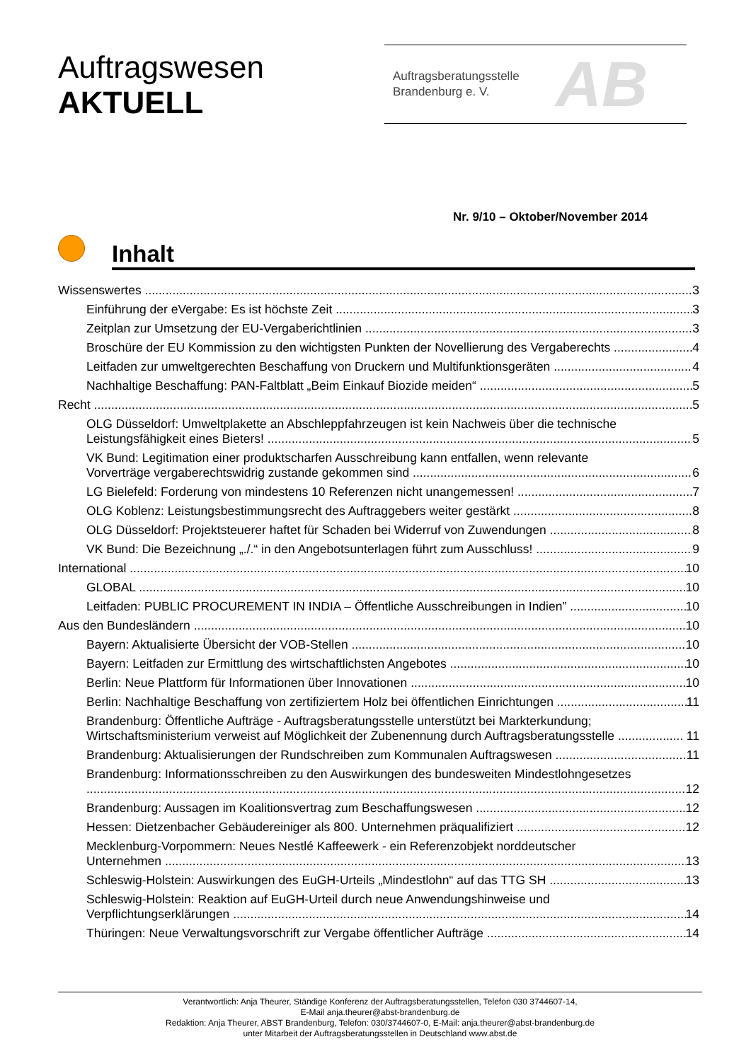Auftragswesen
AKTUELL
Auftragsberatungsstelle
Brandenburg e. V.
AB
Nr. 9/10 – Oktober/November 2014
Inhalt
Wissenswertes 3
Einführung der eVergabe: Es ist höchste Zeit 3
Zeitplan zur Umsetzung der EU-Vergaberichtlinien 3
Broschüre der EU Kommission zu den wichtigsten Punkten der Novellierung des Vergaberechts 4
Leitfaden zur umweltgerechten Beschaffung von Druckern und Multifunktionsgeräten 4
Nachhaltige Beschaffung: PAN-Faltblatt „Beim Einkauf Biozide meiden“5
Recht 5
OLG Düsseldorf: Umweltplakette an Abschleppfahrzeugen ist kein Nachweis über die technische
Leistungsfähigkeit eines Bieters! 5
VK Bund: Legitimation einer produktscharfen Ausschreibung kann entfallen, wenn relevante
Vorverträge vergaberechtswidrig zustande gekommen sind 6
LG Bielefeld: Forderung von mindestens 10 Referenzen nicht unangemessen! 7
OLG Koblenz: Leistungsbestimmungsrecht des Auftraggebers weiter gestärkt 8
OLG Düsseldorf: Projektsteuerer haftet für Schaden bei Widerruf von Zuwendungen 8
VK Bund: Die Bezeichnung „./.“ in den Angebotsunterlagen führt zum Ausschluss! 9
International 10
GLOBAL 10
Leitfaden: PUBLIC PROCUREMENT IN INDIA – Öffentliche Ausschreibungen in Indien” 10
Aus den Bundesländern 10
Bayern: Aktualisierte Übersicht der VOB-Stellen 10
Bayern: Leitfaden zur Ermittlung des wirtschaftlichsten Angebotes 10
Berlin: Neue Plattform für Informationen über Innovationen 10
Berlin: Nachhaltige Beschaffung von zertifiziertem Holz bei öffentlichen Einrichtungen 11
Brandenburg: Öffentliche Aufträge - Auftragsberatungsstelle unterstützt bei Markterkundung;
Wirtschaftsministerium verweist auf Möglichkeit der Zubenennung durch Auftragsberatungsstelle 11
Brandenburg: Aktualisierungen der Rundschreiben zum Kommunalen Auftragswesen 11
Brandenburg: Informationsschreiben zu den Auswirkungen des bundesweiten Mindestlohngesetzes
12
Brandenburg: Aussagen im Koalitionsvertrag zum Beschaffungswesen 12
Hessen: Dietzenbacher Gebäudereiniger als 800. Unternehmen präqualifiziert 12
Mecklenburg-Vorpommern: Neues Nestlé Kaffeewerk - ein Referenzobjekt norddeutscher
Unternehmen 13
Schleswig-Holstein: Auswirkungen des EuGH-Urteils „Mindestlohn“ auf das TTG SH 13
Schleswig-Holstein: Reaktion auf EuGH-Urteil durch neue Anwendungshinweise und
Verpflichtungserklärungen 14
Thüringen: Neue Verwaltungsvorschrift zur Vergabe öffentlicher Aufträge 14
Verantwortlich: Anja Theurer, Ständige Konferenz der Auftragsberatungsstellen, Telefon 030 3744607-14,
E-Mail anja.theurer@abst-brandenburg.de
Redaktion: Anja Theurer, ABST Brandenburg, Telefon: 030/3744607-0, E-Mail: anja.theurer@abst-brandenburg.de
unter Mitarbeit der Auftragsberatungsstellen in Deutschland www.abst.de